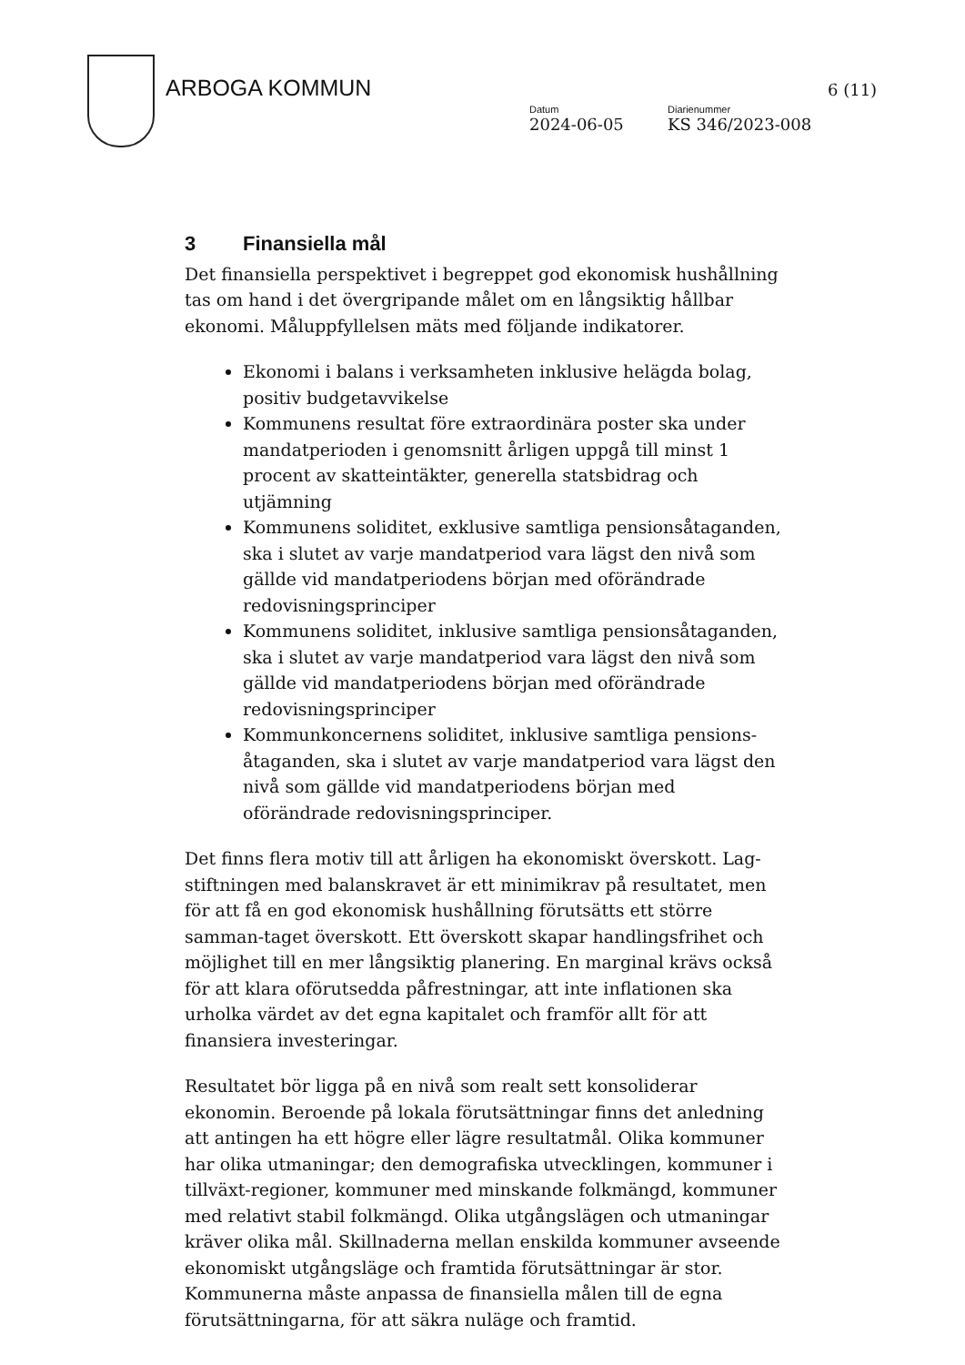ARBOGA KOMMUN
Datum
2024-06-05
Diarienummer
KS 346/2023-008
6 (11)
3 Finansiella mål
Det finansiella perspektivet i begreppet god ekonomisk hushållning tas om hand i det övergripande målet om en långsiktig hållbar ekonomi. Måluppfyllelsen mäts med följande indikatorer.
Ekonomi i balans i verksamheten inklusive helägda bolag, positiv budgetavvikelse
Kommunens resultat före extraordinära poster ska under mandatperioden i genomsnitt årligen uppgå till minst 1 procent av skatteintäkter, generella statsbidrag och utjämning
Kommunens soliditet, exklusive samtliga pensionsåtaganden, ska i slutet av varje mandatperiod vara lägst den nivå som gällde vid mandatperiodens början med oförändrade redovisningsprinciper
Kommunens soliditet, inklusive samtliga pensionsåtaganden, ska i slutet av varje mandatperiod vara lägst den nivå som gällde vid mandatperiodens början med oförändrade redovisningsprinciper
Kommunkoncernens soliditet, inklusive samtliga pensions-åtaganden, ska i slutet av varje mandatperiod vara lägst den nivå som gällde vid mandatperiodens början med oförändrade redovisningsprinciper.
Det finns flera motiv till att årligen ha ekonomiskt överskott. Lag-stiftningen med balanskravet är ett minimikrav på resultatet, men för att få en god ekonomisk hushållning förutsätts ett större samman-taget överskott. Ett överskott skapar handlingsfrihet och möjlighet till en mer långsiktig planering. En marginal krävs också för att klara oförutsedda påfrestningar, att inte inflationen ska urholka värdet av det egna kapitalet och framför allt för att finansiera investeringar.
Resultatet bör ligga på en nivå som realt sett konsoliderar ekonomin. Beroende på lokala förutsättningar finns det anledning att antingen ha ett högre eller lägre resultatmål. Olika kommuner har olika utmaningar; den demografiska utvecklingen, kommuner i tillväxt-regioner, kommuner med minskande folkmängd, kommuner med relativt stabil folkmängd. Olika utgångslägen och utmaningar kräver olika mål. Skillnaderna mellan enskilda kommuner avseende ekonomiskt utgångsläge och framtida förutsättningar är stor. Kommunerna måste anpassa de finansiella målen till de egna förutsättningarna, för att säkra nuläge och framtid.